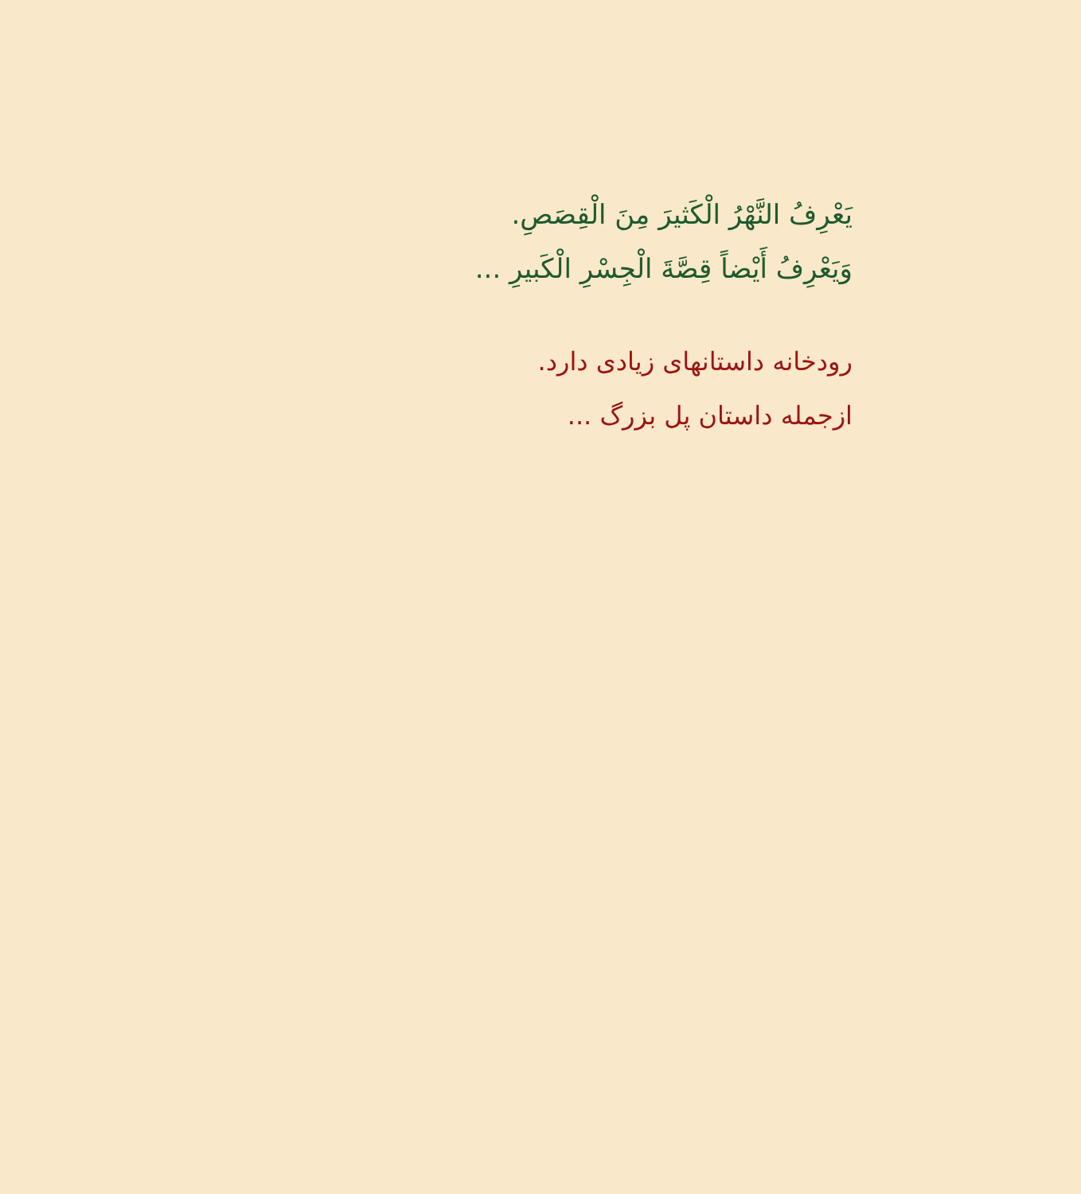يَعْرِفُ النَّهْرُ الْكَثيرَ مِنَ الْقِصَصِ.
وَيَعْرِفُ أَيْضاً قِصَّةَ الْجِسْرِ الْكَبيرِ ...
رودخانه داستانهای زیادی دارد.
ازجمله داستان پل بزرگ ...